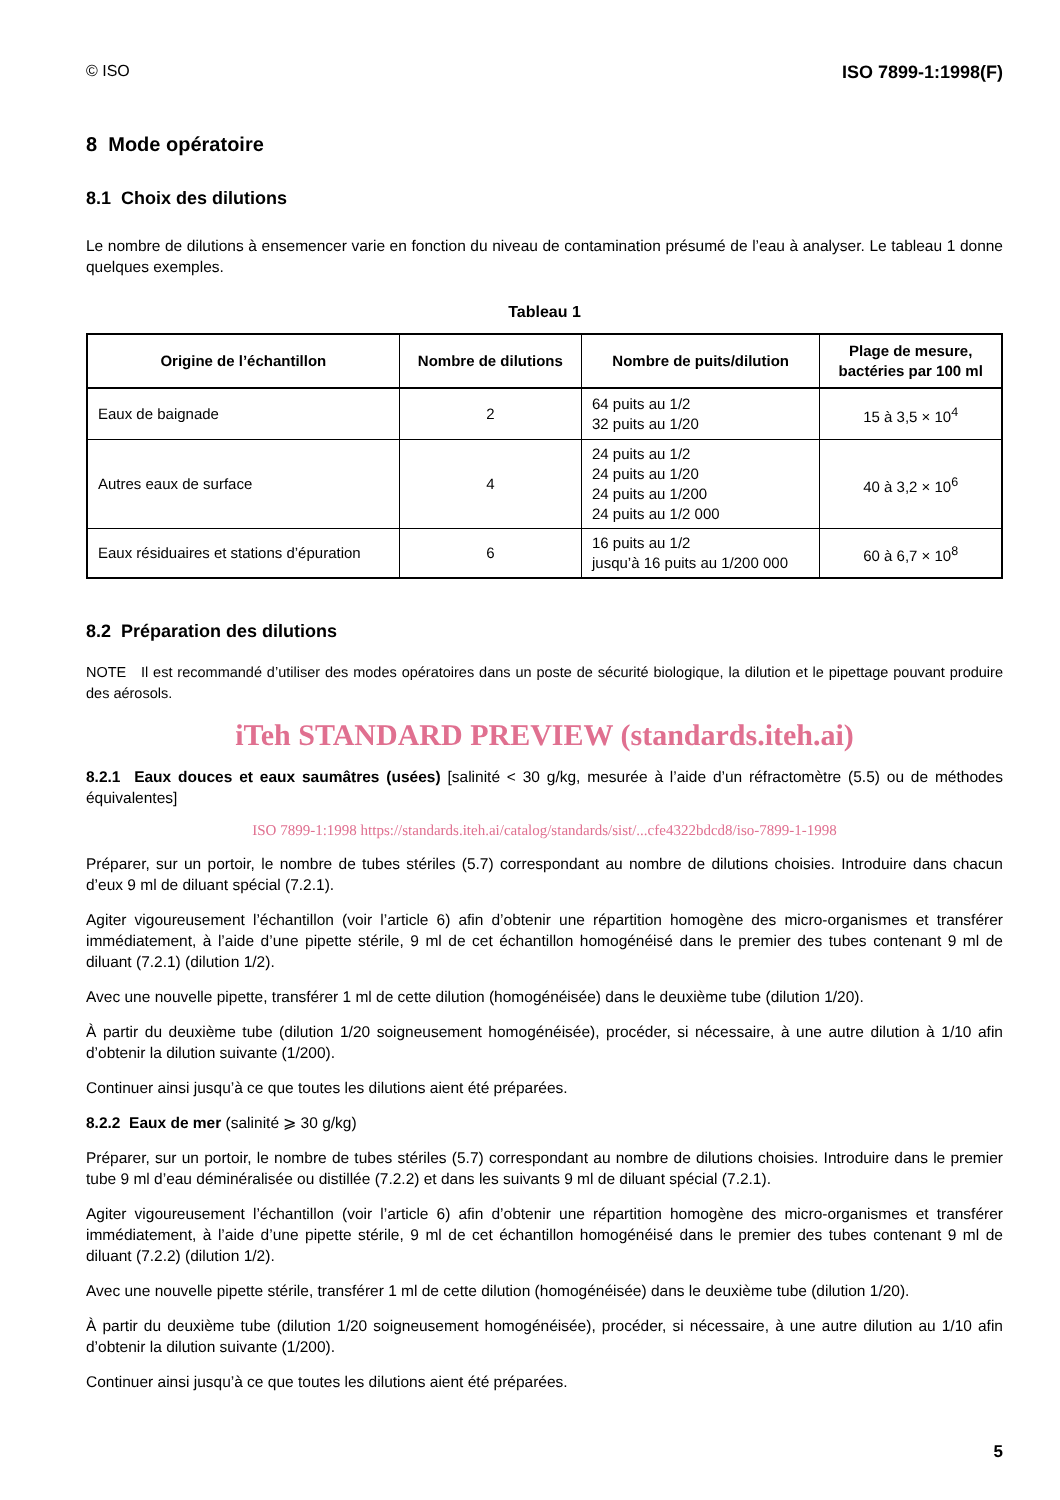© ISO ISO 7899-1:1998(F)
8 Mode opératoire
8.1 Choix des dilutions
Le nombre de dilutions à ensemencer varie en fonction du niveau de contamination présumé de l’eau à analyser. Le tableau 1 donne quelques exemples.
Tableau 1
| Origine de l’échantillon | Nombre de dilutions | Nombre de puits/dilution | Plage de mesure, bactéries par 100 ml |
| --- | --- | --- | --- |
| Eaux de baignade | 2 | 64 puits au 1/2 32 puits au 1/20 | 15 à 3,5 × 10<sup>4</sup> |
| Autres eaux de surface | 4 | 24 puits au 1/2 24 puits au 1/20 24 puits au 1/200 24 puits au 1/2 000 | 40 à 3,2 × 10<sup>6</sup> |
| Eaux résiduaires et stations d’épuration | 6 | 16 puits au 1/2 jusqu’à 16 puits au 1/200 000 | 60 à 6,7 × 10<sup>8</sup> |
8.2 Préparation des dilutions
NOTE Il est recommandé d’utiliser des modes opératoires dans un poste de sécurité biologique, la dilution et le pipettage pouvant produire des aérosols.
iTeh STANDARD PREVIEW (standards.iteh.ai)
8.2.1 Eaux douces et eaux saumâtres (usées) [salinité < 30 g/kg, mesurée à l’aide d’un réfractomètre (5.5) ou de méthodes équivalentes]
ISO 7899-1:1998 https://standards.iteh.ai/catalog/standards/sist/...cfe4322bdcd8/iso-7899-1-1998
Préparer, sur un portoir, le nombre de tubes stériles (5.7) correspondant au nombre de dilutions choisies. Introduire dans chacun d’eux 9 ml de diluant spécial (7.2.1).
Agiter vigoureusement l’échantillon (voir l’article 6) afin d’obtenir une répartition homogène des micro-organismes et transférer immédiatement, à l’aide d’une pipette stérile, 9 ml de cet échantillon homogénéisé dans le premier des tubes contenant 9 ml de diluant (7.2.1) (dilution 1/2).
Avec une nouvelle pipette, transférer 1 ml de cette dilution (homogénéisée) dans le deuxième tube (dilution 1/20).
À partir du deuxième tube (dilution 1/20 soigneusement homogénéisée), procéder, si nécessaire, à une autre dilution à 1/10 afin d’obtenir la dilution suivante (1/200).
Continuer ainsi jusqu’à ce que toutes les dilutions aient été préparées.
8.2.2 Eaux de mer (salinité ⩾ 30 g/kg)
Préparer, sur un portoir, le nombre de tubes stériles (5.7) correspondant au nombre de dilutions choisies. Introduire dans le premier tube 9 ml d’eau déminéralisée ou distillée (7.2.2) et dans les suivants 9 ml de diluant spécial (7.2.1).
Agiter vigoureusement l’échantillon (voir l’article 6) afin d’obtenir une répartition homogène des micro-organismes et transférer immédiatement, à l’aide d’une pipette stérile, 9 ml de cet échantillon homogénéisé dans le premier des tubes contenant 9 ml de diluant (7.2.2) (dilution 1/2).
Avec une nouvelle pipette stérile, transférer 1 ml de cette dilution (homogénéisée) dans le deuxième tube (dilution 1/20).
À partir du deuxième tube (dilution 1/20 soigneusement homogénéisée), procéder, si nécessaire, à une autre dilution au 1/10 afin d’obtenir la dilution suivante (1/200).
Continuer ainsi jusqu’à ce que toutes les dilutions aient été préparées.
5